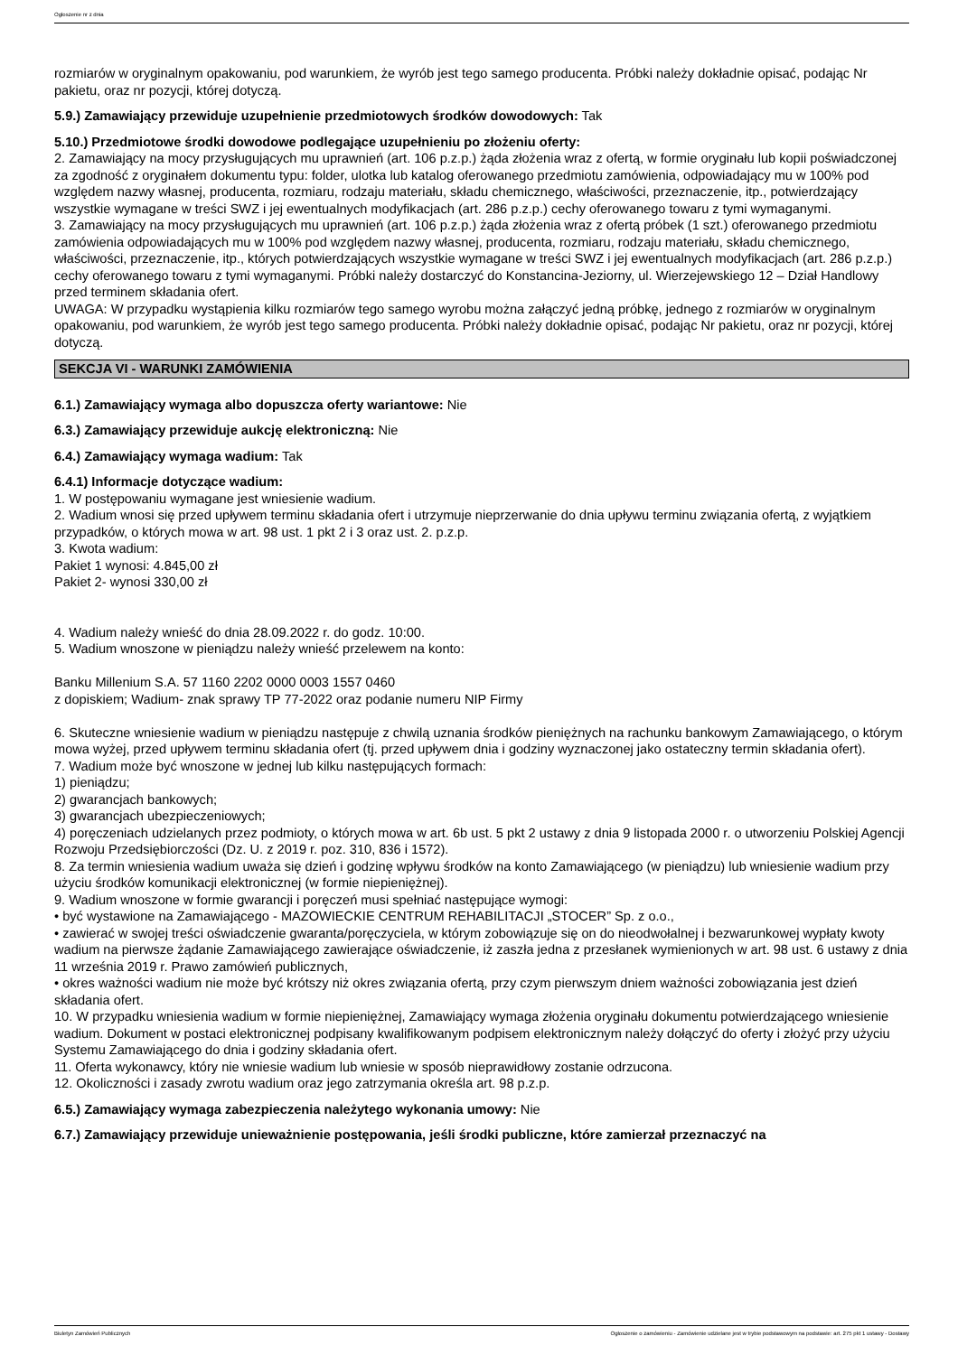Ogłoszenie nr z dnia
rozmiarów w oryginalnym opakowaniu, pod warunkiem, że wyrób jest tego samego producenta. Próbki należy dokładnie opisać, podając Nr pakietu, oraz nr pozycji, której dotyczą.
5.9.) Zamawiający przewiduje uzupełnienie przedmiotowych środków dowodowych: Tak
5.10.) Przedmiotowe środki dowodowe podlegające uzupełnieniu po złożeniu oferty:
2. Zamawiający na mocy przysługujących mu uprawnień (art. 106 p.z.p.) żąda złożenia wraz z ofertą, w formie oryginału lub kopii poświadczonej za zgodność z oryginałem dokumentu typu: folder, ulotka lub katalog oferowanego przedmiotu zamówienia, odpowiadający mu w 100% pod względem nazwy własnej, producenta, rozmiaru, rodzaju materiału, składu chemicznego, właściwości, przeznaczenie, itp., potwierdzający wszystkie wymagane w treści SWZ i jej ewentualnych modyfikacjach (art. 286 p.z.p.) cechy oferowanego towaru z tymi wymaganymi.
3. Zamawiający na mocy przysługujących mu uprawnień (art. 106 p.z.p.) żąda złożenia wraz z ofertą próbek (1 szt.) oferowanego przedmiotu zamówienia odpowiadających mu w 100% pod względem nazwy własnej, producenta, rozmiaru, rodzaju materiału, składu chemicznego, właściwości, przeznaczenie, itp., których potwierdzających wszystkie wymagane w treści SWZ i jej ewentualnych modyfikacjach (art. 286 p.z.p.) cechy oferowanego towaru z tymi wymaganymi. Próbki należy dostarczyć do Konstancina-Jeziorny, ul. Wierzejewskiego 12 – Dział Handlowy przed terminem składania ofert.
UWAGA: W przypadku wystąpienia kilku rozmiarów tego samego wyrobu można załączyć jedną próbkę, jednego z rozmiarów w oryginalnym opakowaniu, pod warunkiem, że wyrób jest tego samego producenta. Próbki należy dokładnie opisać, podając Nr pakietu, oraz nr pozycji, której dotyczą.
SEKCJA VI - WARUNKI ZAMÓWIENIA
6.1.) Zamawiający wymaga albo dopuszcza oferty wariantowe: Nie
6.3.) Zamawiający przewiduje aukcję elektroniczną: Nie
6.4.) Zamawiający wymaga wadium: Tak
6.4.1) Informacje dotyczące wadium:
1. W postępowaniu wymagane jest wniesienie wadium.
2. Wadium wnosi się przed upływem terminu składania ofert i utrzymuje nieprzerwanie do dnia upływu terminu związania ofertą, z wyjątkiem przypadków, o których mowa w art. 98 ust. 1 pkt 2 i 3 oraz ust. 2. p.z.p.
3. Kwota wadium:
Pakiet 1 wynosi: 4.845,00 zł
Pakiet 2- wynosi 330,00 zł
4. Wadium należy wnieść do dnia 28.09.2022 r. do godz. 10:00.
5. Wadium wnoszone w pieniądzu należy wnieść przelewem na konto:
Banku Millenium S.A. 57 1160 2202 0000 0003 1557 0460
z dopiskiem; Wadium- znak sprawy TP 77-2022 oraz podanie numeru NIP Firmy
6. Skuteczne wniesienie wadium w pieniądzu następuje z chwilą uznania środków pieniężnych na rachunku bankowym Zamawiającego, o którym mowa wyżej, przed upływem terminu składania ofert (tj. przed upływem dnia i godziny wyznaczonej jako ostateczny termin składania ofert).
7. Wadium może być wnoszone w jednej lub kilku następujących formach:
1) pieniądzu;
2) gwarancjach bankowych;
3) gwarancjach ubezpieczeniowych;
4) poręczeniach udzielanych przez podmioty, o których mowa w art. 6b ust. 5 pkt 2 ustawy z dnia 9 listopada 2000 r. o utworzeniu Polskiej Agencji Rozwoju Przedsiębiorczości (Dz. U. z 2019 r. poz. 310, 836 i 1572).
8. Za termin wniesienia wadium uważa się dzień i godzinę wpływu środków na konto Zamawiającego (w pieniądzu) lub wniesienie wadium przy użyciu środków komunikacji elektronicznej (w formie niepieniężnej).
9. Wadium wnoszone w formie gwarancji i poręczeń musi spełniać następujące wymogi:
• być wystawione na Zamawiającego - MAZOWIECKIE CENTRUM REHABILITACJI „STOCER” Sp. z o.o.,
• zawierać w swojej treści oświadczenie gwaranta/poręczyciela, w którym zobowiązuje się on do nieodwołalnej i bezwarunkowej wypłaty kwoty wadium na pierwsze żądanie Zamawiającego zawierające oświadczenie, iż zaszła jedna z przesłanek wymienionych w art. 98 ust. 6 ustawy z dnia 11 września 2019 r. Prawo zamówień publicznych,
• okres ważności wadium nie może być krótszy niż okres związania ofertą, przy czym pierwszym dniem ważności zobowiązania jest dzień składania ofert.
10. W przypadku wniesienia wadium w formie niepieniężnej, Zamawiający wymaga złożenia oryginału dokumentu potwierdzającego wniesienie wadium. Dokument w postaci elektronicznej podpisany kwalifikowanym podpisem elektronicznym należy dołączyć do oferty i złożyć przy użyciu Systemu Zamawiającego do dnia i godziny składania ofert.
11. Oferta wykonawcy, który nie wniesie wadium lub wniesie w sposób nieprawidłowy zostanie odrzucona.
12. Okoliczności i zasady zwrotu wadium oraz jego zatrzymania określa art. 98 p.z.p.
6.5.) Zamawiający wymaga zabezpieczenia należytego wykonania umowy: Nie
6.7.) Zamawiający przewiduje unieważnienie postępowania, jeśli środki publiczne, które zamierzał przeznaczyć na
Biuletyn Zamówień Publicznych Ogłoszenie o zamówieniu - Zamówienie udzielane jest w trybie podstawowym na podstawie: art. 275 pkt 1 ustawy - Dostawy